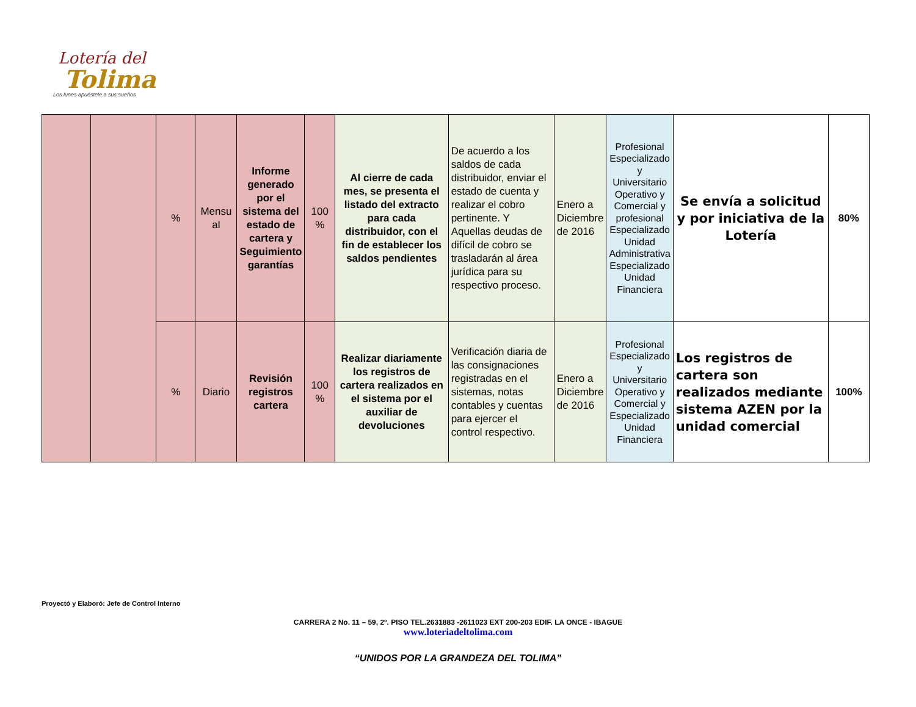Lotería del
Tolima
Los lunes apuéstele a sus sueños
| | | % | Mensu al | Informe generado por el sistema del estado de cartera y Seguimiento garantías | 100 % | Al cierre de cada mes, se presenta el listado del extracto para cada distribuidor, con el fin de establecer los saldos pendientes | De acuerdo a los saldos de cada distribuidor, enviar el estado de cuenta y realizar el cobro pertinente. Y Aquellas deudas de difícil de cobro se trasladarán al área jurídica para su respectivo proceso. | Enero a Diciembre de 2016 | Profesional Especializado y Universitario Operativo y Comercial y profesional Especializado Unidad Administrativa Especializado Unidad Financiera | Se envía a solicitud y por iniciativa de la Lotería | 80% |
| | | % | Diario | Revisión registros cartera | 100 % | Realizar diariamente los registros de cartera realizados en el sistema por el auxiliar de devoluciones | Verificación diaria de las consignaciones registradas en el sistemas, notas contables y cuentas para ejercer el control respectivo. | Enero a Diciembre de 2016 | Profesional Especializado y Universitario Operativo y Comercial y Especializado Unidad Financiera | Los registros de cartera son realizados mediante sistema AZEN por la unidad comercial | 100% |
Proyectó y Elaboró: Jefe de Control Interno
CARRERA 2 No. 11 – 59, 2º. PISO TEL.2631883 -2611023 EXT 200-203 EDIF. LA ONCE - IBAGUE
www.loteriadeltolima.com
“UNIDOS POR LA GRANDEZA DEL TOLIMA”